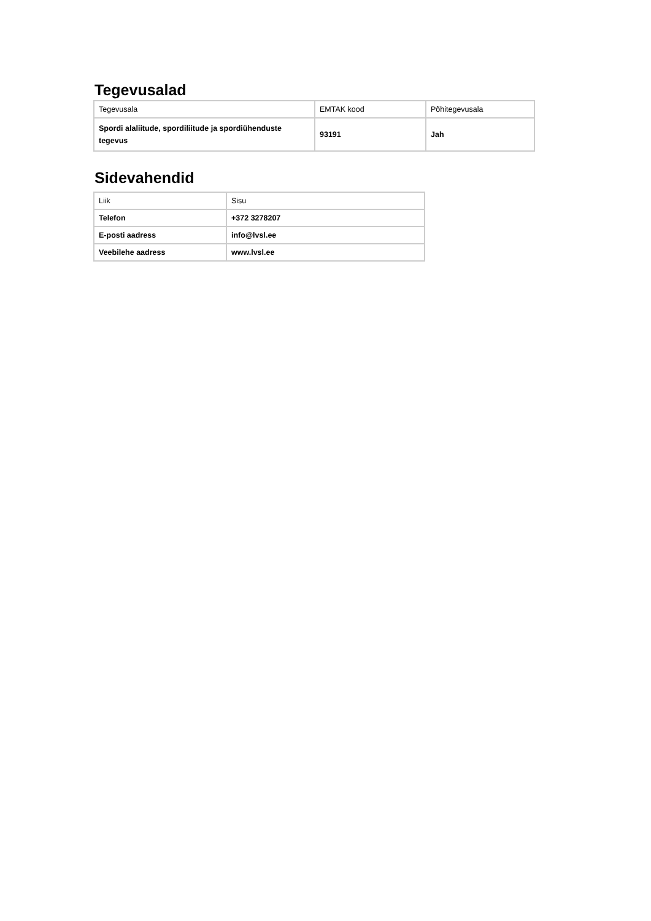Tegevusalad
| Tegevusala | EMTAK kood | Põhitegevusala |
| --- | --- | --- |
| Spordi alaliitude, spordiliitude ja spordiühenduste tegevus | 93191 | Jah |
Sidevahendid
| Liik | Sisu |
| --- | --- |
| Telefon | +372 3278207 |
| E-posti aadress | info@lvsl.ee |
| Veebilehe aadress | www.lvsl.ee |